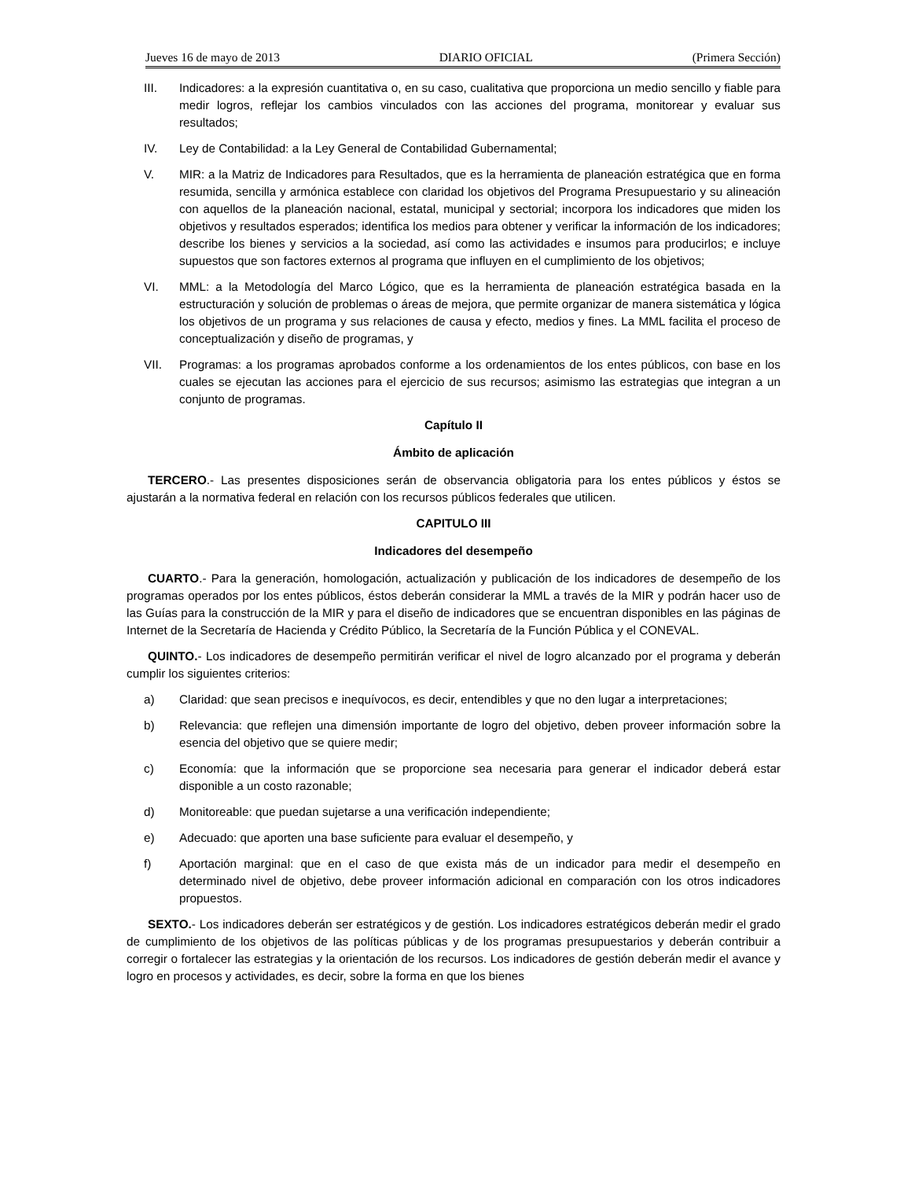Jueves 16 de mayo de 2013 DIARIO OFICIAL (Primera Sección)
III. Indicadores: a la expresión cuantitativa o, en su caso, cualitativa que proporciona un medio sencillo y fiable para medir logros, reflejar los cambios vinculados con las acciones del programa, monitorear y evaluar sus resultados;
IV. Ley de Contabilidad: a la Ley General de Contabilidad Gubernamental;
V. MIR: a la Matriz de Indicadores para Resultados, que es la herramienta de planeación estratégica que en forma resumida, sencilla y armónica establece con claridad los objetivos del Programa Presupuestario y su alineación con aquellos de la planeación nacional, estatal, municipal y sectorial; incorpora los indicadores que miden los objetivos y resultados esperados; identifica los medios para obtener y verificar la información de los indicadores; describe los bienes y servicios a la sociedad, así como las actividades e insumos para producirlos; e incluye supuestos que son factores externos al programa que influyen en el cumplimiento de los objetivos;
VI. MML: a la Metodología del Marco Lógico, que es la herramienta de planeación estratégica basada en la estructuración y solución de problemas o áreas de mejora, que permite organizar de manera sistemática y lógica los objetivos de un programa y sus relaciones de causa y efecto, medios y fines. La MML facilita el proceso de conceptualización y diseño de programas, y
VII. Programas: a los programas aprobados conforme a los ordenamientos de los entes públicos, con base en los cuales se ejecutan las acciones para el ejercicio de sus recursos; asimismo las estrategias que integran a un conjunto de programas.
Capítulo II
Ámbito de aplicación
TERCERO.- Las presentes disposiciones serán de observancia obligatoria para los entes públicos y éstos se ajustarán a la normativa federal en relación con los recursos públicos federales que utilicen.
CAPITULO III
Indicadores del desempeño
CUARTO.- Para la generación, homologación, actualización y publicación de los indicadores de desempeño de los programas operados por los entes públicos, éstos deberán considerar la MML a través de la MIR y podrán hacer uso de las Guías para la construcción de la MIR y para el diseño de indicadores que se encuentran disponibles en las páginas de Internet de la Secretaría de Hacienda y Crédito Público, la Secretaría de la Función Pública y el CONEVAL.
QUINTO.- Los indicadores de desempeño permitirán verificar el nivel de logro alcanzado por el programa y deberán cumplir los siguientes criterios:
a) Claridad: que sean precisos e inequívocos, es decir, entendibles y que no den lugar a interpretaciones;
b) Relevancia: que reflejen una dimensión importante de logro del objetivo, deben proveer información sobre la esencia del objetivo que se quiere medir;
c) Economía: que la información que se proporcione sea necesaria para generar el indicador deberá estar disponible a un costo razonable;
d) Monitoreable: que puedan sujetarse a una verificación independiente;
e) Adecuado: que aporten una base suficiente para evaluar el desempeño, y
f) Aportación marginal: que en el caso de que exista más de un indicador para medir el desempeño en determinado nivel de objetivo, debe proveer información adicional en comparación con los otros indicadores propuestos.
SEXTO.- Los indicadores deberán ser estratégicos y de gestión. Los indicadores estratégicos deberán medir el grado de cumplimiento de los objetivos de las políticas públicas y de los programas presupuestarios y deberán contribuir a corregir o fortalecer las estrategias y la orientación de los recursos. Los indicadores de gestión deberán medir el avance y logro en procesos y actividades, es decir, sobre la forma en que los bienes